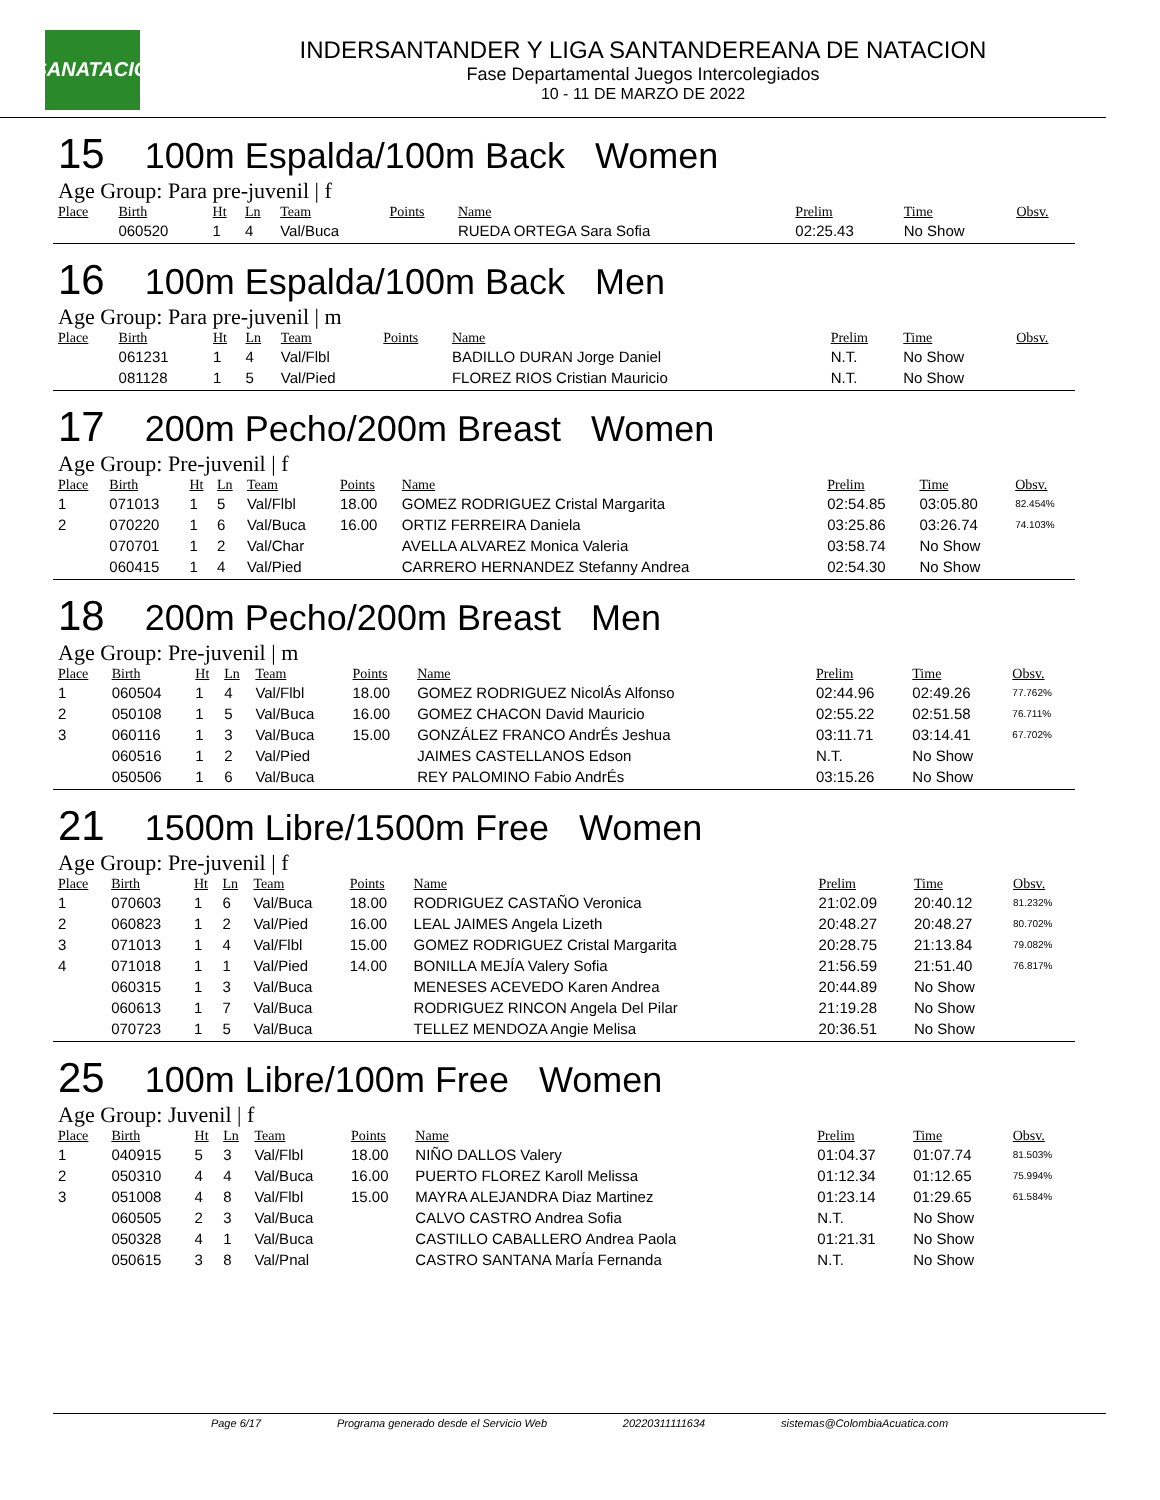LSANATACIÓN
INDERSANTANDER Y LIGA SANTANDEREANA DE NATACION
Fase Departamental Juegos Intercolegiados
10 - 11 DE MARZO DE 2022
15 100m Espalda/100m Back Women
Age Group: Para pre-juvenil | f
| Place | Birth | Ht | Ln | Team | Points | Name | Prelim | Time | Obsv. |
| --- | --- | --- | --- | --- | --- | --- | --- | --- | --- |
| | 060520 | 1 | 4 | Val/Buca | | RUEDA ORTEGA Sara Sofia | 02:25.43 | No Show | |
16 100m Espalda/100m Back Men
Age Group: Para pre-juvenil | m
| Place | Birth | Ht | Ln | Team | Points | Name | Prelim | Time | Obsv. |
| --- | --- | --- | --- | --- | --- | --- | --- | --- | --- |
| | 061231 | 1 | 4 | Val/Flbl | | BADILLO DURAN Jorge Daniel | N.T. | No Show | |
| | 081128 | 1 | 5 | Val/Pied | | FLOREZ RIOS Cristian Mauricio | N.T. | No Show | |
17 200m Pecho/200m Breast Women
Age Group: Pre-juvenil | f
| Place | Birth | Ht | Ln | Team | Points | Name | Prelim | Time | Obsv. |
| --- | --- | --- | --- | --- | --- | --- | --- | --- | --- |
| 1 | 071013 | 1 | 5 | Val/Flbl | 18.00 | GOMEZ RODRIGUEZ Cristal Margarita | 02:54.85 | 03:05.80 | 82.454% |
| 2 | 070220 | 1 | 6 | Val/Buca | 16.00 | ORTIZ FERREIRA Daniela | 03:25.86 | 03:26.74 | 74.103% |
| | 070701 | 1 | 2 | Val/Char | | AVELLA ALVAREZ Monica Valeria | 03:58.74 | No Show | |
| | 060415 | 1 | 4 | Val/Pied | | CARRERO HERNANDEZ Stefanny Andrea | 02:54.30 | No Show | |
18 200m Pecho/200m Breast Men
Age Group: Pre-juvenil | m
| Place | Birth | Ht | Ln | Team | Points | Name | Prelim | Time | Obsv. |
| --- | --- | --- | --- | --- | --- | --- | --- | --- | --- |
| 1 | 060504 | 1 | 4 | Val/Flbl | 18.00 | GOMEZ RODRIGUEZ NicolÁs Alfonso | 02:44.96 | 02:49.26 | 77.762% |
| 2 | 050108 | 1 | 5 | Val/Buca | 16.00 | GOMEZ CHACON David Mauricio | 02:55.22 | 02:51.58 | 76.711% |
| 3 | 060116 | 1 | 3 | Val/Buca | 15.00 | GONZÁLEZ FRANCO AndrÉs Jeshua | 03:11.71 | 03:14.41 | 67.702% |
| | 060516 | 1 | 2 | Val/Pied | | JAIMES CASTELLANOS Edson | N.T. | No Show | |
| | 050506 | 1 | 6 | Val/Buca | | REY PALOMINO Fabio AndrÉs | 03:15.26 | No Show | |
21 1500m Libre/1500m Free Women
Age Group: Pre-juvenil | f
| Place | Birth | Ht | Ln | Team | Points | Name | Prelim | Time | Obsv. |
| --- | --- | --- | --- | --- | --- | --- | --- | --- | --- |
| 1 | 070603 | 1 | 6 | Val/Buca | 18.00 | RODRIGUEZ CASTAÑO Veronica | 21:02.09 | 20:40.12 | 81.232% |
| 2 | 060823 | 1 | 2 | Val/Pied | 16.00 | LEAL JAIMES Angela Lizeth | 20:48.27 | 20:48.27 | 80.702% |
| 3 | 071013 | 1 | 4 | Val/Flbl | 15.00 | GOMEZ RODRIGUEZ Cristal Margarita | 20:28.75 | 21:13.84 | 79.082% |
| 4 | 071018 | 1 | 1 | Val/Pied | 14.00 | BONILLA MEJÍA Valery Sofia | 21:56.59 | 21:51.40 | 76.817% |
| | 060315 | 1 | 3 | Val/Buca | | MENESES ACEVEDO Karen Andrea | 20:44.89 | No Show | |
| | 060613 | 1 | 7 | Val/Buca | | RODRIGUEZ RINCON Angela Del Pilar | 21:19.28 | No Show | |
| | 070723 | 1 | 5 | Val/Buca | | TELLEZ MENDOZA Angie Melisa | 20:36.51 | No Show | |
25 100m Libre/100m Free Women
Age Group: Juvenil | f
| Place | Birth | Ht | Ln | Team | Points | Name | Prelim | Time | Obsv. |
| --- | --- | --- | --- | --- | --- | --- | --- | --- | --- |
| 1 | 040915 | 5 | 3 | Val/Flbl | 18.00 | NIÑO DALLOS Valery | 01:04.37 | 01:07.74 | 81.503% |
| 2 | 050310 | 4 | 4 | Val/Buca | 16.00 | PUERTO FLOREZ Karoll Melissa | 01:12.34 | 01:12.65 | 75.994% |
| 3 | 051008 | 4 | 8 | Val/Flbl | 15.00 | MAYRA ALEJANDRA Diaz Martinez | 01:23.14 | 01:29.65 | 61.584% |
| | 060505 | 2 | 3 | Val/Buca | | CALVO CASTRO Andrea Sofia | N.T. | No Show | |
| | 050328 | 4 | 1 | Val/Buca | | CASTILLO CABALLERO Andrea Paola | 01:21.31 | No Show | |
| | 050615 | 3 | 8 | Val/Pnal | | CASTRO SANTANA MarÍa Fernanda | N.T. | No Show | |
Page 6/17 Programa generado desde el Servicio Web 20220311111634 sistemas@ColombiaAcuatica.com